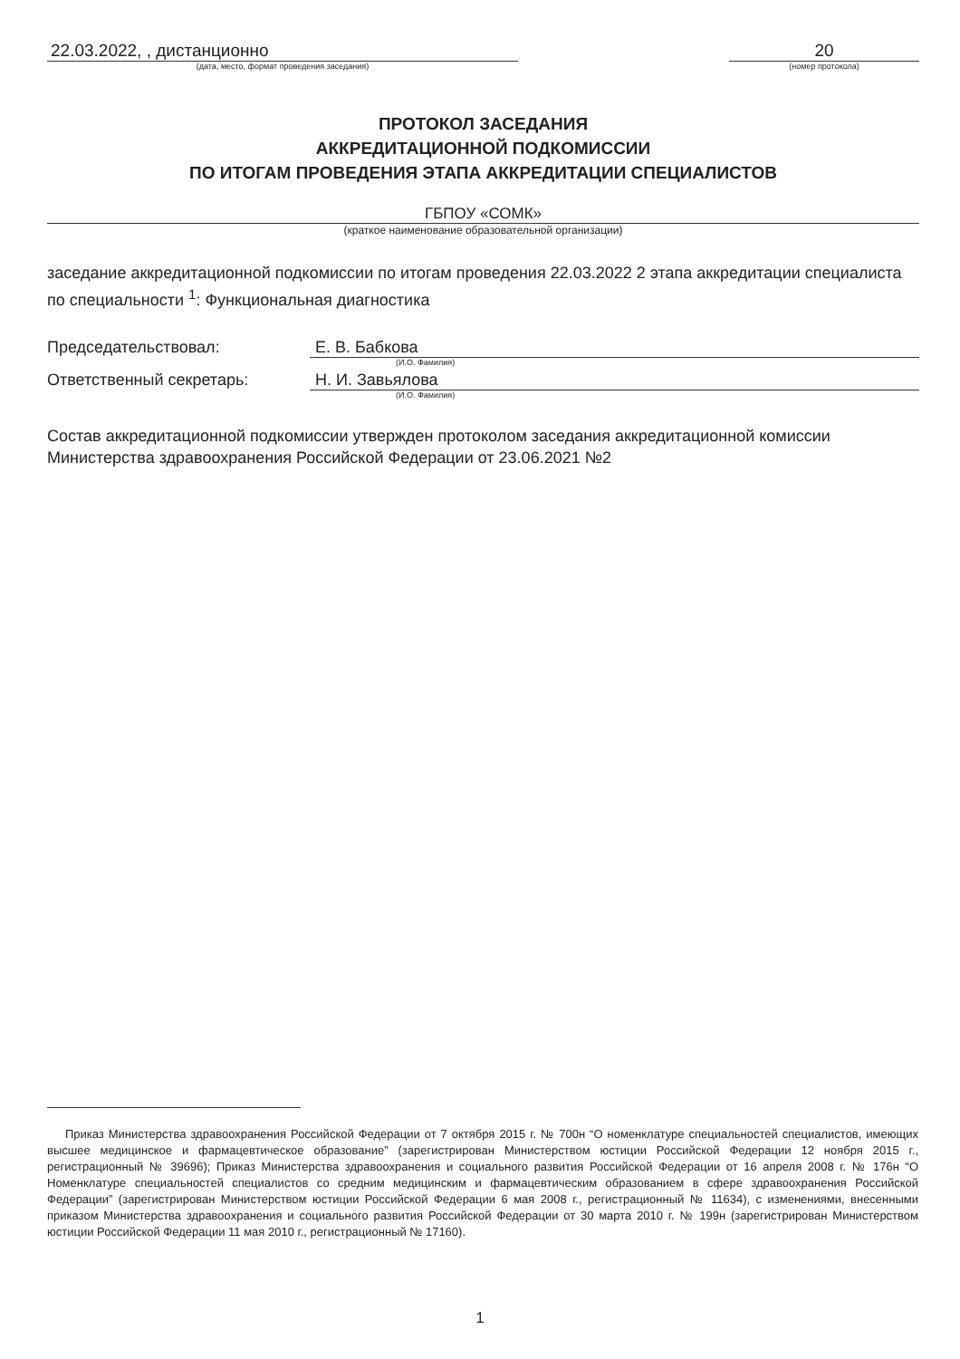22.03.2022, , дистанционно
(дата, место, формат проведения заседания)
20
(номер протокола)
ПРОТОКОЛ ЗАСЕДАНИЯ
АККРЕДИТАЦИОННОЙ ПОДКОМИССИИ
ПО ИТОГАМ ПРОВЕДЕНИЯ ЭТАПА АККРЕДИТАЦИИ СПЕЦИАЛИСТОВ
ГБПОУ «СОМК»
(краткое наименование образовательной организации)
заседание аккредитационной подкомиссии по итогам проведения 22.03.2022 2 этапа аккредитации специалиста по специальности <sup>1</sup>: Функциональная диагностика
Председательствовал: Е. В. Бабкова
(И.О. Фамилия)
Ответственный секретарь: Н. И. Завьялова
(И.О. Фамилия)
Состав аккредитационной подкомиссии утвержден протоколом заседания аккредитационной комиссии Министерства здравоохранения Российской Федерации от 23.06.2021 №2
Приказ Министерства здравоохранения Российской Федерации от 7 октября 2015 г. № 700н “О номенклатуре специальностей специалистов, имеющих высшее медицинское и фармацевтическое образование” (зарегистрирован Министерством юстиции Российской Федерации 12 ноября 2015 г., регистрационный № 39696); Приказ Министерства здравоохранения и социального развития Российской Федерации от 16 апреля 2008 г. № 176н “О Номенклатуре специальностей специалистов со средним медицинским и фармацевтическим образованием в сфере здравоохранения Российской Федерации” (зарегистрирован Министерством юстиции Российской Федерации 6 мая 2008 г., регистрационный № 11634), с изменениями, внесенными приказом Министерства здравоохранения и социального развития Российской Федерации от 30 марта 2010 г. № 199н (зарегистрирован Министерством юстиции Российской Федерации 11 мая 2010 г., регистрационный № 17160).
1